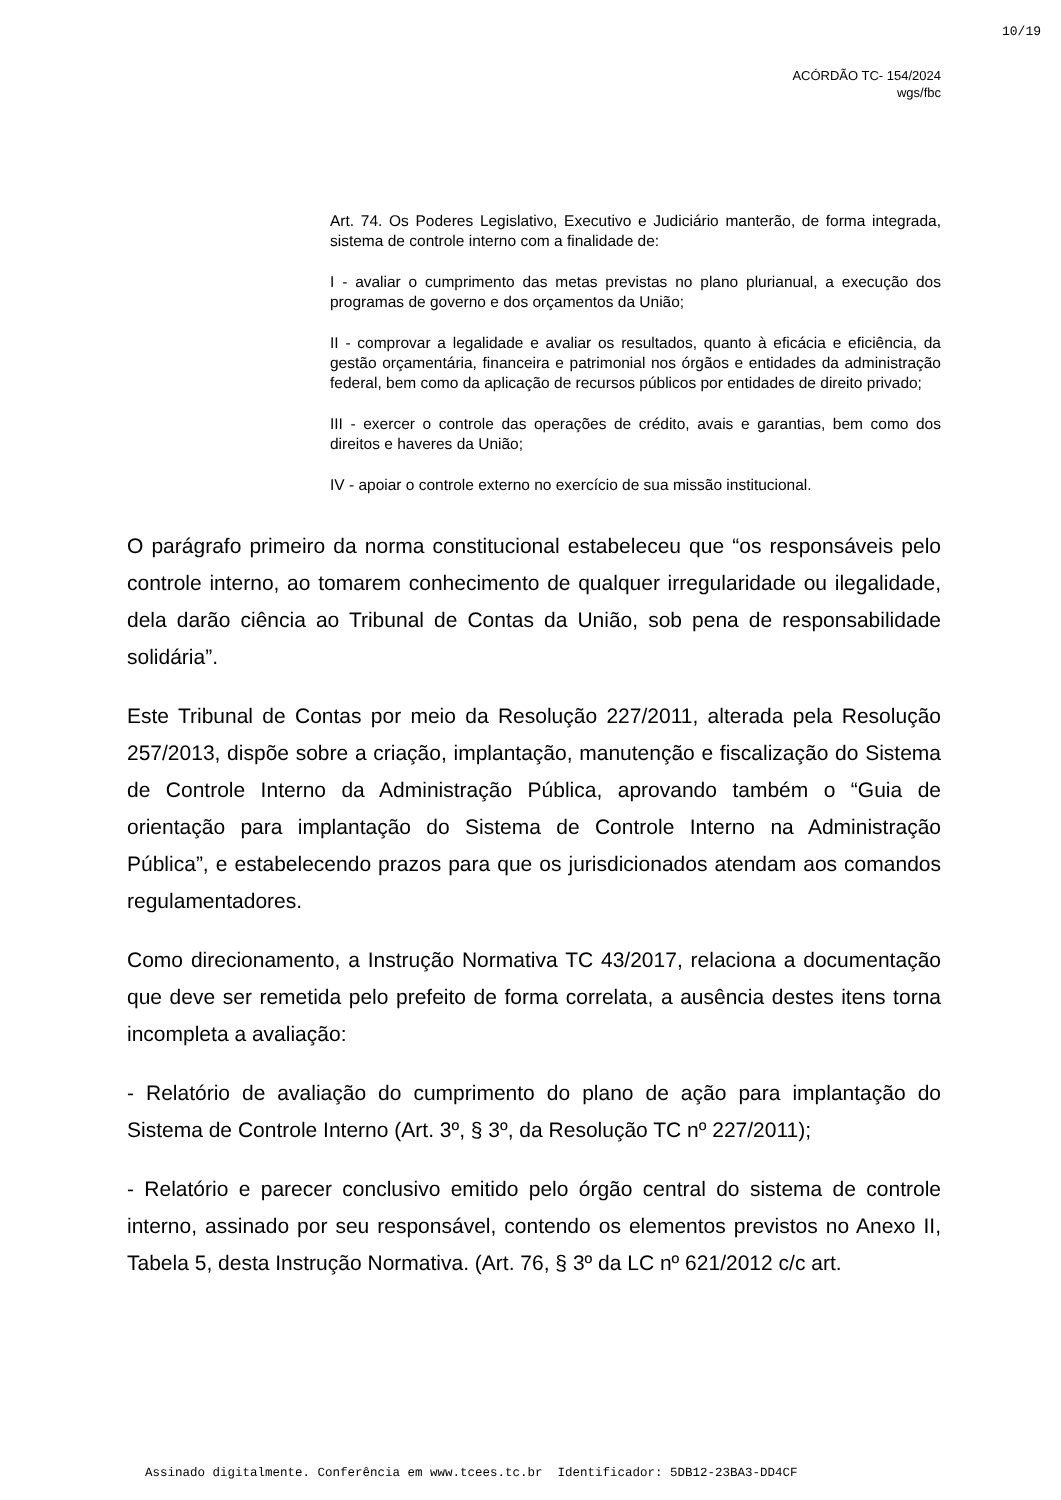10/19
ACÓRDÃO TC- 154/2024
wgs/fbc
Art. 74. Os Poderes Legislativo, Executivo e Judiciário manterão, de forma integrada, sistema de controle interno com a finalidade de:
I - avaliar o cumprimento das metas previstas no plano plurianual, a execução dos programas de governo e dos orçamentos da União;
II - comprovar a legalidade e avaliar os resultados, quanto à eficácia e eficiência, da gestão orçamentária, financeira e patrimonial nos órgãos e entidades da administração federal, bem como da aplicação de recursos públicos por entidades de direito privado;
III - exercer o controle das operações de crédito, avais e garantias, bem como dos direitos e haveres da União;
IV - apoiar o controle externo no exercício de sua missão institucional.
O parágrafo primeiro da norma constitucional estabeleceu que “os responsáveis pelo controle interno, ao tomarem conhecimento de qualquer irregularidade ou ilegalidade, dela darão ciência ao Tribunal de Contas da União, sob pena de responsabilidade solidária”.
Este Tribunal de Contas por meio da Resolução 227/2011, alterada pela Resolução 257/2013, dispõe sobre a criação, implantação, manutenção e fiscalização do Sistema de Controle Interno da Administração Pública, aprovando também o “Guia de orientação para implantação do Sistema de Controle Interno na Administração Pública”, e estabelecendo prazos para que os jurisdicionados atendam aos comandos regulamentadores.
Como direcionamento, a Instrução Normativa TC 43/2017, relaciona a documentação que deve ser remetida pelo prefeito de forma correlata, a ausência destes itens torna incompleta a avaliação:
- Relatório de avaliação do cumprimento do plano de ação para implantação do Sistema de Controle Interno (Art. 3º, § 3º, da Resolução TC nº 227/2011);
- Relatório e parecer conclusivo emitido pelo órgão central do sistema de controle interno, assinado por seu responsável, contendo os elementos previstos no Anexo II, Tabela 5, desta Instrução Normativa. (Art. 76, § 3º da LC nº 621/2012 c/c art.
Assinado digitalmente. Conferência em www.tcees.tc.br Identificador: 5DB12-23BA3-DD4CF